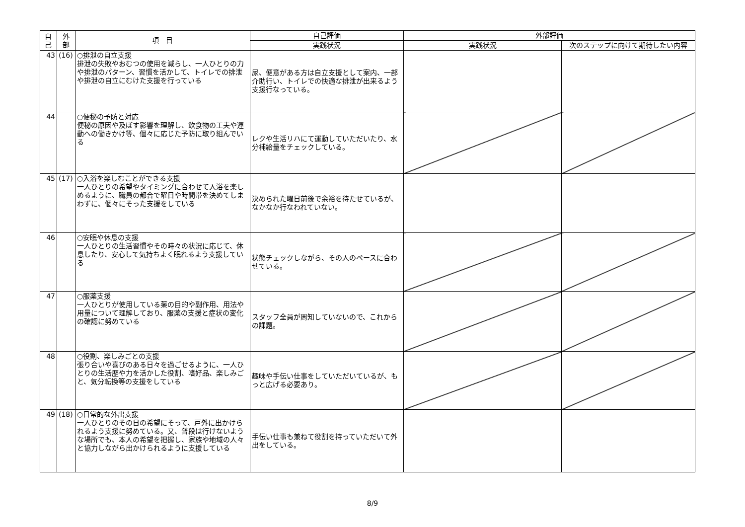| 自 己 | 外 部 | 項 目 | 自己評価 | 外部評価 | |
| --- | --- | --- | --- | --- | --- |
| | | | 実践状況 | 実践状況 | 次のステップに向けて期待したい内容 |
| 43 | (16) | ○排泄の自立支援 排泄の失敗やおむつの使用を減らし、一人ひとりの力や排泄のパターン、習慣を活かして、トイレでの排泄や排泄の自立にむけた支援を行っている | 尿、便意がある方は自立支援として案内、一部介助行い、トイレでの快適な排泄が出来るよう支援行なっている。 | | |
| 44 | | ○便秘の予防と対応 便秘の原因や及ぼす影響を理解し、飲食物の工夫や運動への働きかけ等、個々に応じた予防に取り組んでいる | レクや生活リハにて運動していただいたり、水分補給量をチェックしている。 | | |
| 45 | (17) | ○入浴を楽しむことができる支援 一人ひとりの希望やタイミングに合わせて入浴を楽しめるように、職員の都合で曜日や時間帯を決めてしまわずに、個々にそった支援をしている | 決められた曜日前後で余裕を待たせているが、なかなか行なわれていない。 | | |
| 46 | | ○安眠や休息の支援 一人ひとりの生活習慣やその時々の状況に応じて、休息したり、安心して気持ちよく眠れるよう支援している | 状態チェックしながら、その人のペースに合わせている。 | | |
| 47 | | ○服薬支援 一人ひとりが使用している薬の目的や副作用、用法や用量について理解しており、服薬の支援と症状の変化の確認に努めている | スタッフ全員が周知していないので、これからの課題。 | | |
| 48 | | ○役割、楽しみごとの支援 張り合いや喜びのある日々を過ごせるように、一人ひとりの生活歴や力を活かした役割、嗜好品、楽しみごと、気分転換等の支援をしている | 趣味や手伝い仕事をしていただいているが、もっと広げる必要あり。 | | |
| 49 | (18) | ○日常的な外出支援 一人ひとりのその日の希望にそって、戸外に出かけられるよう支援に努めている。又、普段は行けないような場所でも、本人の希望を把握し、家族や地域の人々と協力しながら出かけられるように支援している | 手伝い仕事も兼ねて役割を持っていただいて外出をしている。 | | |
8/9